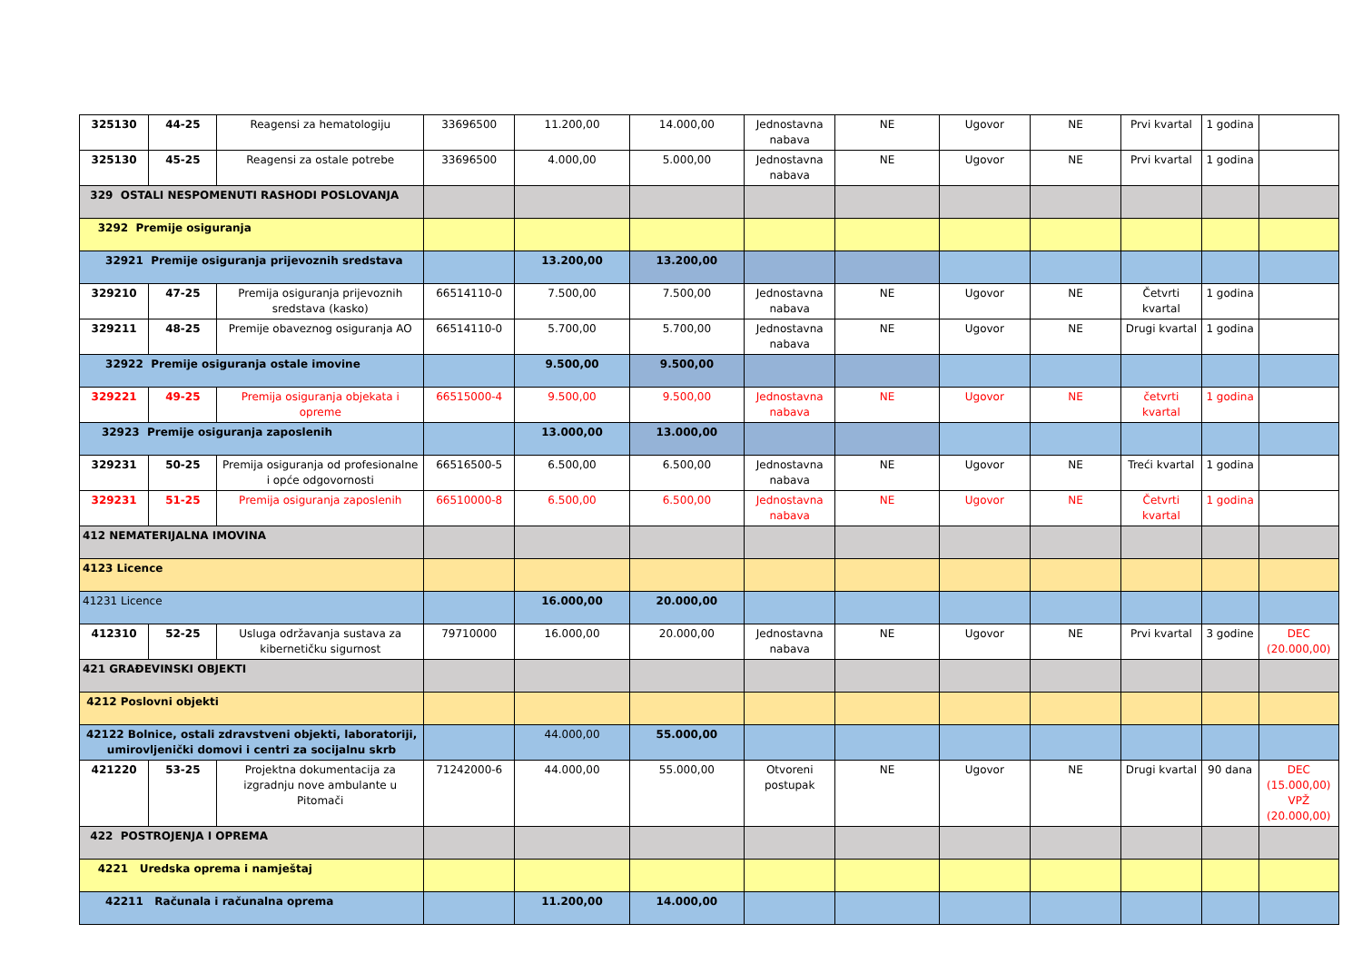| 325130 | 44-25 | Reagensi za hematologiju | 33696500 | 11.200,00 | 14.000,00 | Jednostavna nabava | NE | Ugovor | NE | Prvi kvartal | 1 godina | |
| 325130 | 45-25 | Reagensi za ostale potrebe | 33696500 | 4.000,00 | 5.000,00 | Jednostavna nabava | NE | Ugovor | NE | Prvi kvartal | 1 godina | |
| 329 OSTALI NESPOMENUTI RASHODI POSLOVANJA | | | | | | | | | | | | |
| 3292 Premije osiguranja | | | | | | | | | | | | |
| 32921 Premije osiguranja prijevoznih sredstava | | | | 13.200,00 | 13.200,00 | | | | | | | |
| 329210 | 47-25 | Premija osiguranja prijevoznih sredstava (kasko) | 66514110-0 | 7.500,00 | 7.500,00 | Jednostavna nabava | NE | Ugovor | NE | Četvrti kvartal | 1 godina | |
| 329211 | 48-25 | Premije obaveznog osiguranja AO | 66514110-0 | 5.700,00 | 5.700,00 | Jednostavna nabava | NE | Ugovor | NE | Drugi kvartal | 1 godina | |
| 32922 Premije osiguranja ostale imovine | | | | 9.500,00 | 9.500,00 | | | | | | | |
| 329221 | 49-25 | Premija osiguranja objekata i opreme | 66515000-4 | 9.500,00 | 9.500,00 | Jednostavna nabava | NE | Ugovor | NE | četvrti kvartal | 1 godina | |
| 32923 Premije osiguranja zaposlenih | | | | 13.000,00 | 13.000,00 | | | | | | | |
| 329231 | 50-25 | Premija osiguranja od profesionalne i opće odgovornosti | 66516500-5 | 6.500,00 | 6.500,00 | Jednostavna nabava | NE | Ugovor | NE | Treći kvartal | 1 godina | |
| 329231 | 51-25 | Premija osiguranja zaposlenih | 66510000-8 | 6.500,00 | 6.500,00 | Jednostavna nabava | NE | Ugovor | NE | Četvrti kvartal | 1 godina | |
| 412 NEMATERIJALNA IMOVINA | | | | | | | | | | | | |
| 4123 Licence | | | | | | | | | | | | |
| 41231 Licence | | | | 16.000,00 | 20.000,00 | | | | | | | |
| 412310 | 52-25 | Usluga održavanja sustava za kibernetičku sigurnost | 79710000 | 16.000,00 | 20.000,00 | Jednostavna nabava | NE | Ugovor | NE | Prvi kvartal | 3 godine | DEC (20.000,00) |
| 421 GRAĐEVINSKI OBJEKTI | | | | | | | | | | | | |
| 4212 Poslovni objekti | | | | | | | | | | | | |
| 42122 Bolnice, ostali zdravstveni objekti, laboratoriji, umirovljenički domovi i centri za socijalnu skrb | | | | 44.000,00 | 55.000,00 | | | | | | | |
| 421220 | 53-25 | Projektna dokumentacija za izgradnju nove ambulante u Pitomači | 71242000-6 | 44.000,00 | 55.000,00 | Otvoreni postupak | NE | Ugovor | NE | Drugi kvartal | 90 dana | DEC (15.000,00) VPŽ (20.000,00) |
| 422 POSTROJENJA I OPREMA | | | | | | | | | | | | |
| 4221 Uredska oprema i namještaj | | | | | | | | | | | | |
| 42211 Računala i računalna oprema | | | | 11.200,00 | 14.000,00 | | | | | | | |